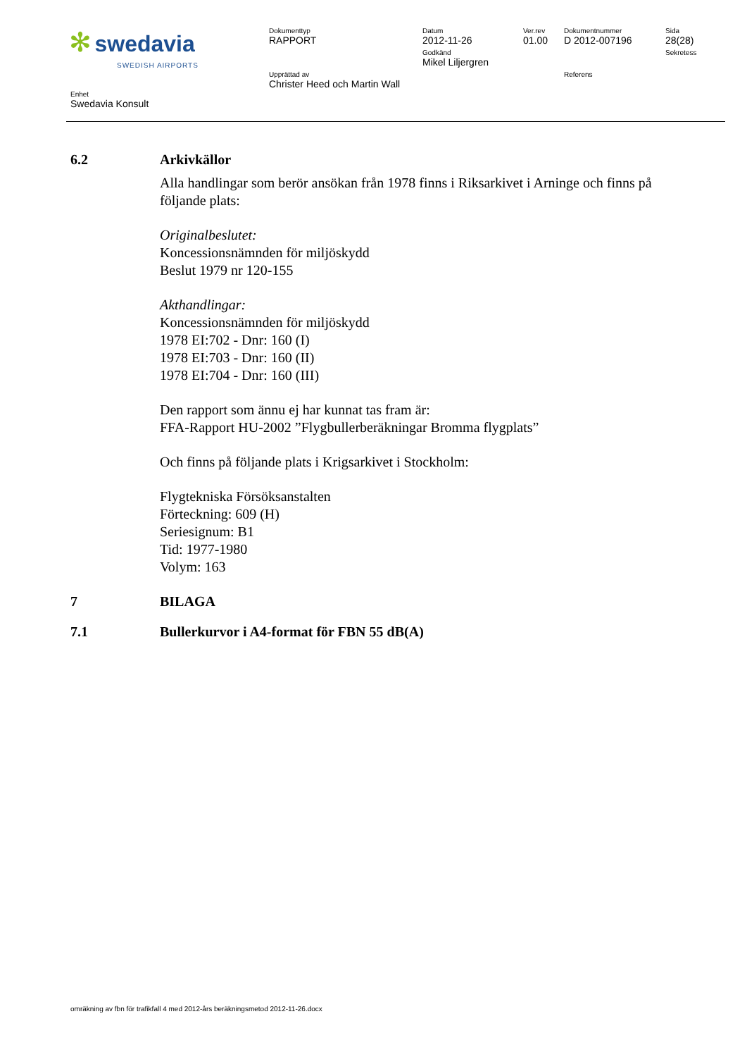| ✻ swedavia SWEDISH AIRPORTS | Dokumenttyp RAPPORT | Datum 2012-11-26 Godkänd Mikel Liljergren | Ver.rev 01.00 | Dokumentnummer D 2012-007196 | Sida 28(28) Sekretess |
| | Upprättad av Christer Heed och Martin Wall | | | Referens | |
Enhet
Swedavia Konsult
6.2 Arkivkällor
Alla handlingar som berör ansökan från 1978 finns i Riksarkivet i Arninge och finns på följande plats:
Originalbeslutet:
Koncessionsnämnden för miljöskydd
Beslut 1979 nr 120-155
Akthandlingar:
Koncessionsnämnden för miljöskydd
1978 EI:702 - Dnr: 160 (I)
1978 EI:703 - Dnr: 160 (II)
1978 EI:704 - Dnr: 160 (III)
Den rapport som ännu ej har kunnat tas fram är:
FFA-Rapport HU-2002 ”Flygbullerberäkningar Bromma flygplats”
Och finns på följande plats i Krigsarkivet i Stockholm:
Flygtekniska Försöksanstalten
Förteckning: 609 (H)
Seriesignum: B1
Tid: 1977-1980
Volym: 163
7 BILAGA
7.1 Bullerkurvor i A4-format för FBN 55 dB(A)
omräkning av fbn för trafikfall 4 med 2012-års beräkningsmetod 2012-11-26.docx